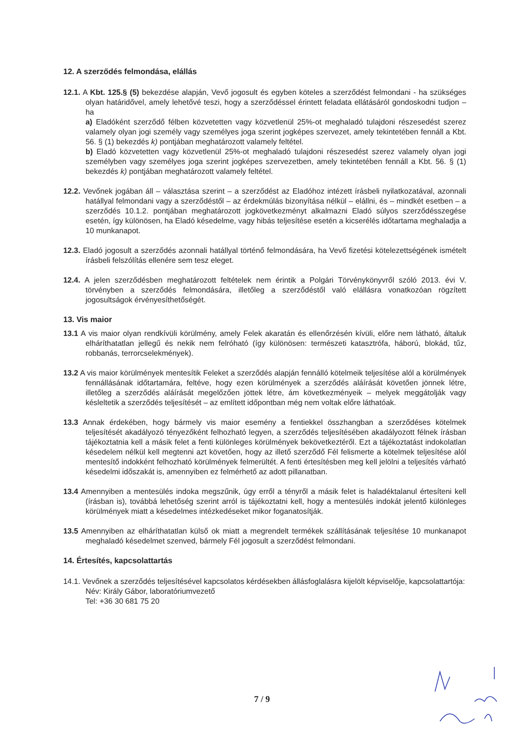12. A szerződés felmondása, elállás
12.1. A Kbt. 125.§ (5) bekezdése alapján, Vevő jogosult és egyben köteles a szerződést felmondani - ha szükséges olyan határidővel, amely lehetővé teszi, hogy a szerződéssel érintett feladata ellátásáról gondoskodni tudjon – ha
a) Eladóként szerződő félben közvetetten vagy közvetlenül 25%-ot meghaladó tulajdoni részesedést szerez valamely olyan jogi személy vagy személyes joga szerint jogképes szervezet, amely tekintetében fennáll a Kbt. 56. § (1) bekezdés k) pontjában meghatározott valamely feltétel.
b) Eladó közvetetten vagy közvetlenül 25%-ot meghaladó tulajdoni részesedést szerez valamely olyan jogi személyben vagy személyes joga szerint jogképes szervezetben, amely tekintetében fennáll a Kbt. 56. § (1) bekezdés k) pontjában meghatározott valamely feltétel.
12.2. Vevőnek jogában áll – választása szerint – a szerződést az Eladóhoz intézett írásbeli nyilatkozatával, azonnali hatállyal felmondani vagy a szerződéstől – az érdekmúlás bizonyítása nélkül – elállni, és – mindkét esetben – a szerződés 10.1.2. pontjában meghatározott jogkövetkezményt alkalmazni Eladó súlyos szerződésszegése esetén, így különösen, ha Eladó késedelme, vagy hibás teljesítése esetén a kicserélés időtartama meghaladja a 10 munkanapot.
12.3. Eladó jogosult a szerződés azonnali hatállyal történő felmondására, ha Vevő fizetési kötelezettségének ismételt írásbeli felszólítás ellenére sem tesz eleget.
12.4. A jelen szerződésben meghatározott feltételek nem érintik a Polgári Törvénykönyvről szóló 2013. évi V. törvényben a szerződés felmondására, illetőleg a szerződéstől való elállásra vonatkozóan rögzített jogosultságok érvényesíthetőségét.
13. Vis maior
13.1 A vis maior olyan rendkívüli körülmény, amely Felek akaratán és ellenőrzésén kívüli, előre nem látható, általuk elháríthatatlan jellegű és nekik nem felróható (így különösen: természeti katasztrófa, háború, blokád, tűz, robbanás, terrorcselekmények).
13.2 A vis maior körülmények mentesítik Feleket a szerződés alapján fennálló kötelmeik teljesítése alól a körülmények fennállásának időtartamára, feltéve, hogy ezen körülmények a szerződés aláírását követően jönnek létre, illetőleg a szerződés aláírását megelőzően jöttek létre, ám következményeik – melyek meggátolják vagy késleltetik a szerződés teljesítését – az említett időpontban még nem voltak előre láthatóak.
13.3 Annak érdekében, hogy bármely vis maior esemény a fentiekkel összhangban a szerződéses kötelmek teljesítését akadályozó tényezőként felhozható legyen, a szerződés teljesítésében akadályozott félnek írásban tájékoztatnia kell a másik felet a fenti különleges körülmények bekövetkeztéről. Ezt a tájékoztatást indokolatlan késedelem nélkül kell megtenni azt követően, hogy az illető szerződő Fél felismerte a kötelmek teljesítése alól mentesítő indokként felhozható körülmények felmerültét. A fenti értesítésben meg kell jelölni a teljesítés várható késedelmi időszakát is, amennyiben ez felmérhető az adott pillanatban.
13.4 Amennyiben a mentesülés indoka megszűnik, úgy erről a tényről a másik felet is haladéktalanul értesíteni kell (írásban is), továbbá lehetőség szerint arról is tájékoztatni kell, hogy a mentesülés indokát jelentő különleges körülmények miatt a késedelmes intézkedéseket mikor foganatosítják.
13.5 Amennyiben az elháríthatatlan külső ok miatt a megrendelt termékek szállításának teljesítése 10 munkanapot meghaladó késedelmet szenved, bármely Fél jogosult a szerződést felmondani.
14. Értesítés, kapcsolattartás
14.1. Vevőnek a szerződés teljesítésével kapcsolatos kérdésekben állásfoglalásra kijelölt képviselője, kapcsolattartója:
Név: Király Gábor, laboratóriumvezető
Tel: +36 30 681 75 20
7 / 9